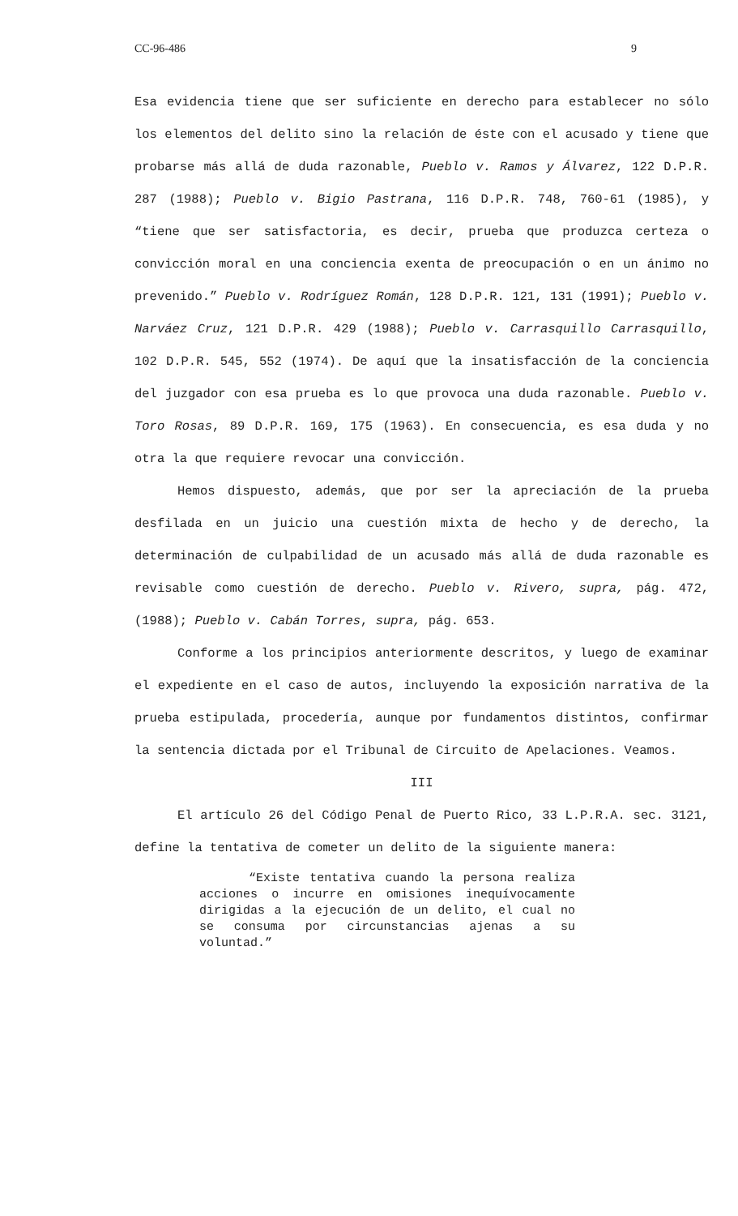CC-96-486 9
Esa evidencia tiene que ser suficiente en derecho para establecer no sólo los elementos del delito sino la relación de éste con el acusado y tiene que probarse más allá de duda razonable, Pueblo v. Ramos y Álvarez, 122 D.P.R. 287 (1988); Pueblo v. Bigio Pastrana, 116 D.P.R. 748, 760-61 (1985), y “tiene que ser satisfactoria, es decir, prueba que produzca certeza o convicción moral en una conciencia exenta de preocupación o en un ánimo no prevenido.” Pueblo v. Rodríguez Román, 128 D.P.R. 121, 131 (1991); Pueblo v. Narváez Cruz, 121 D.P.R. 429 (1988); Pueblo v. Carrasquillo Carrasquillo, 102 D.P.R. 545, 552 (1974). De aquí que la insatisfacción de la conciencia del juzgador con esa prueba es lo que provoca una duda razonable. Pueblo v. Toro Rosas, 89 D.P.R. 169, 175 (1963). En consecuencia, es esa duda y no otra la que requiere revocar una convicción.
Hemos dispuesto, además, que por ser la apreciación de la prueba desfilada en un juicio una cuestión mixta de hecho y de derecho, la determinación de culpabilidad de un acusado más allá de duda razonable es revisable como cuestión de derecho. Pueblo v. Rivero, supra, pág. 472, (1988); Pueblo v. Cabán Torres, supra, pág. 653.
Conforme a los principios anteriormente descritos, y luego de examinar el expediente en el caso de autos, incluyendo la exposición narrativa de la prueba estipulada, procedería, aunque por fundamentos distintos, confirmar la sentencia dictada por el Tribunal de Circuito de Apelaciones. Veamos.
III
El artículo 26 del Código Penal de Puerto Rico, 33 L.P.R.A. sec. 3121, define la tentativa de cometer un delito de la siguiente manera:
“Existe tentativa cuando la persona realiza acciones o incurre en omisiones inequívocamente dirigidas a la ejecución de un delito, el cual no se consuma por circunstancias ajenas a su voluntad.”